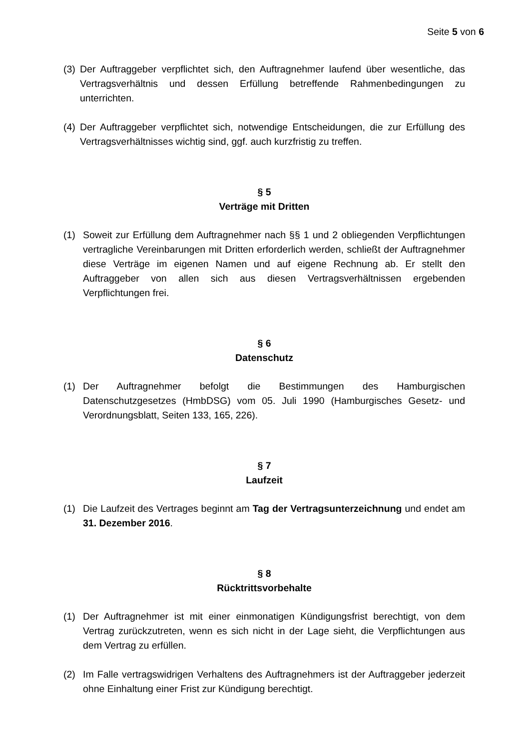Seite 5 von 6
(3) Der Auftraggeber verpflichtet sich, den Auftragnehmer laufend über wesentliche, das Vertragsverhältnis und dessen Erfüllung betreffende Rahmenbedingungen zu unterrichten.
(4) Der Auftraggeber verpflichtet sich, notwendige Entscheidungen, die zur Erfüllung des Vertragsverhältnisses wichtig sind, ggf. auch kurzfristig zu treffen.
§ 5
Verträge mit Dritten
(1) Soweit zur Erfüllung dem Auftragnehmer nach §§ 1 und 2 obliegenden Verpflichtungen vertragliche Vereinbarungen mit Dritten erforderlich werden, schließt der Auftragnehmer diese Verträge im eigenen Namen und auf eigene Rechnung ab. Er stellt den Auftraggeber von allen sich aus diesen Vertragsverhältnissen ergebenden Verpflichtungen frei.
§ 6
Datenschutz
(1) Der Auftragnehmer befolgt die Bestimmungen des Hamburgischen Datenschutzgesetzes (HmbDSG) vom 05. Juli 1990 (Hamburgisches Gesetz- und Verordnungsblatt, Seiten 133, 165, 226).
§ 7
Laufzeit
(1) Die Laufzeit des Vertrages beginnt am Tag der Vertragsunterzeichnung und endet am 31. Dezember 2016.
§ 8
Rücktrittsvorbehalte
(1) Der Auftragnehmer ist mit einer einmonatigen Kündigungsfrist berechtigt, von dem Vertrag zurückzutreten, wenn es sich nicht in der Lage sieht, die Verpflichtungen aus dem Vertrag zu erfüllen.
(2) Im Falle vertragswidrigen Verhaltens des Auftragnehmers ist der Auftraggeber jederzeit ohne Einhaltung einer Frist zur Kündigung berechtigt.